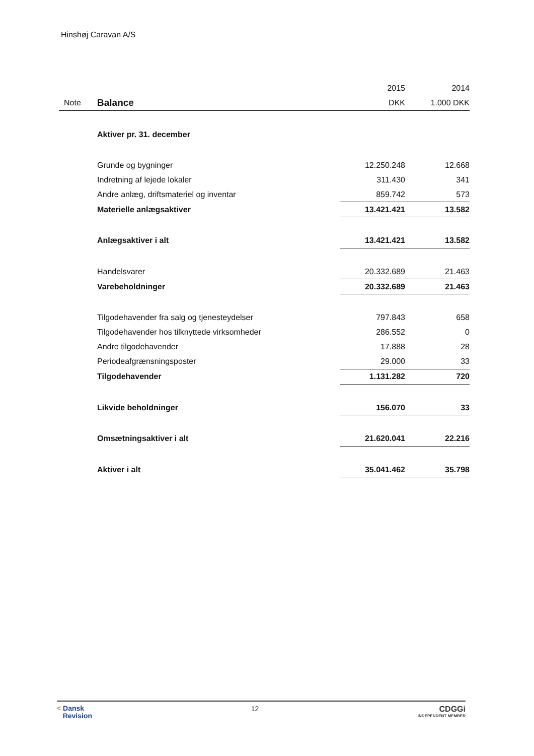Hinshøj Caravan A/S
| | | 2015 | 2014 |
| Note | Balance | DKK | 1.000 DKK |
| | Aktiver pr. 31. december | | |
| | Grunde og bygninger | 12.250.248 | 12.668 |
| | Indretning af lejede lokaler | 311.430 | 341 |
| | Andre anlæg, driftsmateriel og inventar | 859.742 | 573 |
| | Materielle anlægsaktiver | 13.421.421 | 13.582 |
| | Anlægsaktiver i alt | 13.421.421 | 13.582 |
| | Handelsvarer | 20.332.689 | 21.463 |
| | Varebeholdninger | 20.332.689 | 21.463 |
| | Tilgodehavender fra salg og tjenesteydelser | 797.843 | 658 |
| | Tilgodehavender hos tilknyttede virksomheder | 286.552 | 0 |
| | Andre tilgodehavender | 17.888 | 28 |
| | Periodeafgrænsningsposter | 29.000 | 33 |
| | Tilgodehavender | 1.131.282 | 720 |
| | Likvide beholdninger | 156.070 | 33 |
| | Omsætningsaktiver i alt | 21.620.041 | 22.216 |
| | Aktiver i alt | 35.041.462 | 35.798 |
< Dansk
Revision
12 CDGGi
INDEPENDENT MEMBER